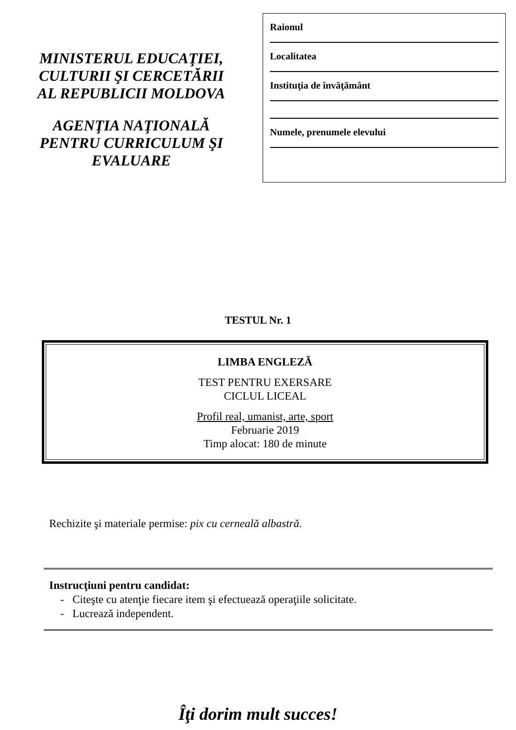MINISTERUL EDUCAŢIEI,
CULTURII ŞI CERCETĂRII
AL REPUBLICII MOLDOVA
AGENŢIA NAŢIONALĂ
PENTRU CURRICULUM ŞI
EVALUARE
Raionul
Localitatea
Instituţia de învăţământ
Numele, prenumele elevului
TESTUL Nr. 1
LIMBA ENGLEZĂ
TEST PENTRU EXERSARE
CICLUL LICEAL
Profil real, umanist, arte, sport
Februarie 2019
Timp alocat: 180 de minute
Rechizite şi materiale permise: pix cu cerneală albastră.
Instrucţiuni pentru candidat:
- Citeşte cu atenţie fiecare item şi efectuează operaţiile solicitate.
- Lucrează independent.
Îţi dorim mult succes!